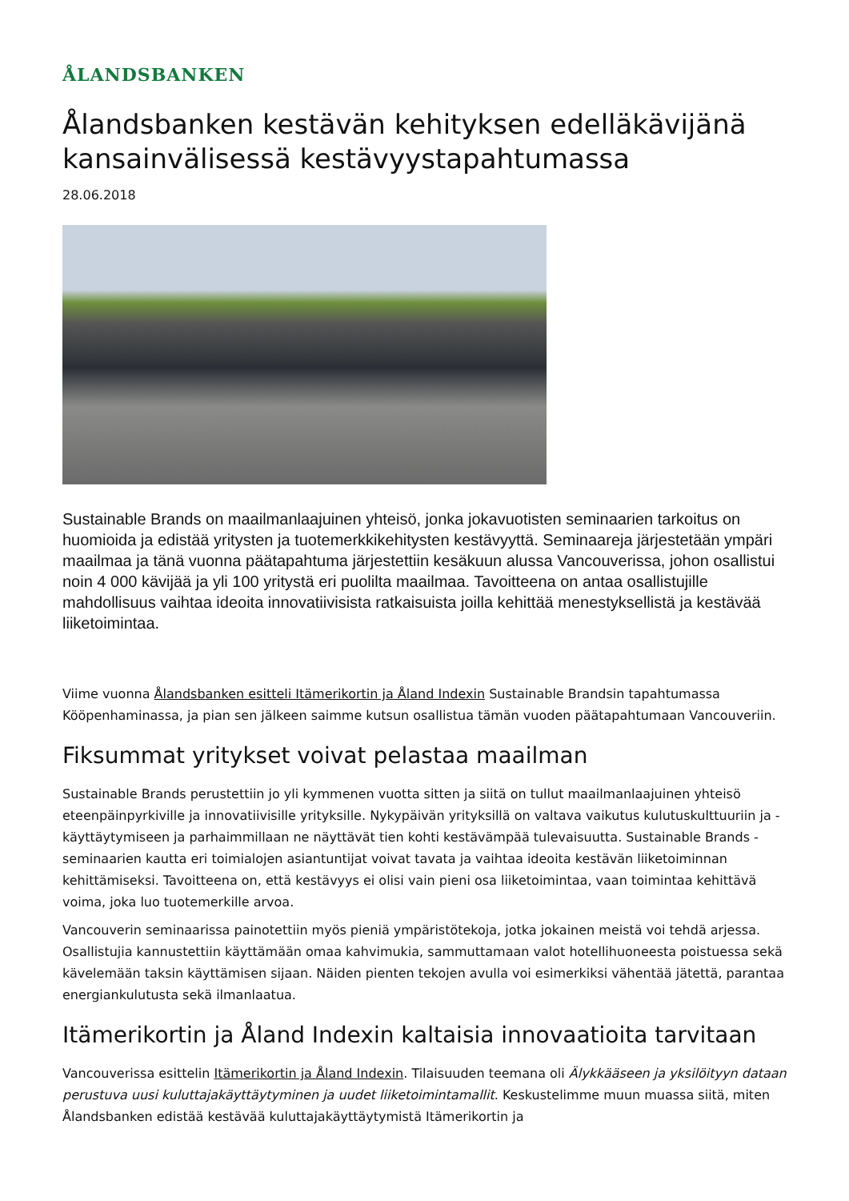ÅLANDSBANKEN
Ålandsbanken kestävän kehityksen edelläkävijänä kansainvälisessä kestävyystapahtumassa
28.06.2018
Sustainable Brands on maailmanlaajuinen yhteisö, jonka jokavuotisten seminaarien tarkoitus on huomioida ja edistää yritysten ja tuotemerkkikehitysten kestävyyttä. Seminaareja järjestetään ympäri maailmaa ja tänä vuonna päätapahtuma järjestettiin kesäkuun alussa Vancouverissa, johon osallistui noin 4 000 kävijää ja yli 100 yritystä eri puolilta maailmaa. Tavoitteena on antaa osallistujille mahdollisuus vaihtaa ideoita innovatiivisista ratkaisuista joilla kehittää menestyksellistä ja kestävää liiketoimintaa.
Viime vuonna Ålandsbanken esitteli Itämerikortin ja Åland Indexin Sustainable Brandsin tapahtumassa Kööpenhaminassa, ja pian sen jälkeen saimme kutsun osallistua tämän vuoden päätapahtumaan Vancouveriin.
Fiksummat yritykset voivat pelastaa maailman
Sustainable Brands perustettiin jo yli kymmenen vuotta sitten ja siitä on tullut maailmanlaajuinen yhteisö eteenpäinpyrkiville ja innovatiivisille yrityksille. Nykypäivän yrityksillä on valtava vaikutus kulutuskulttuuriin ja -käyttäytymiseen ja parhaimmillaan ne näyttävät tien kohti kestävämpää tulevaisuutta. Sustainable Brands -seminaarien kautta eri toimialojen asiantuntijat voivat tavata ja vaihtaa ideoita kestävän liiketoiminnan kehittämiseksi. Tavoitteena on, että kestävyys ei olisi vain pieni osa liiketoimintaa, vaan toimintaa kehittävä voima, joka luo tuotemerkille arvoa.
Vancouverin seminaarissa painotettiin myös pieniä ympäristötekoja, jotka jokainen meistä voi tehdä arjessa. Osallistujia kannustettiin käyttämään omaa kahvimukia, sammuttamaan valot hotellihuoneesta poistuessa sekä kävelemään taksin käyttämisen sijaan. Näiden pienten tekojen avulla voi esimerkiksi vähentää jätettä, parantaa energiankulutusta sekä ilmanlaatua.
Itämerikortin ja Åland Indexin kaltaisia innovaatioita tarvitaan
Vancouverissa esittelin Itämerikortin ja Åland Indexin. Tilaisuuden teemana oli Älykkääseen ja yksilöityyn dataan perustuva uusi kuluttajakäyttäytyminen ja uudet liiketoimintamallit. Keskustelimme muun muassa siitä, miten Ålandsbanken edistää kestävää kuluttajakäyttäytymistä Itämerikortin ja